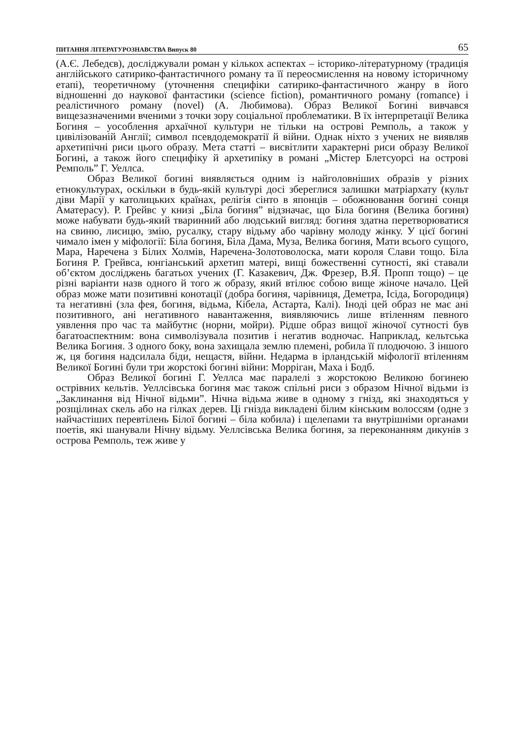ПИТАННЯ ЛІТЕРАТУРОЗНАВСТВА Випуск 80 65
(А.Є. Лебедєв), досліджували роман у кількох аспектах – історико-літературному (традиція англійського сатирико-фантастичного роману та її переосмислення на новому історичному етапі), теоретичному (уточнення специфіки сатирико-фантастичного жанру в його відношенні до наукової фантастики (science fiction), романтичного роману (romance) і реалістичного роману (novel) (А. Любимова). Образ Великої Богині вивчався вищезазначеними вченими з точки зору соціальної проблематики. В їх інтерпретації Велика Богиня – уособлення архаїчної культури не тільки на острові Ремполь, а також у цивілізованій Англії; символ псевдодемократії й війни. Однак ніхто з учених не виявляв архетипічні риси цього образу. Мета статті – висвітлити характерні риси образу Великої Богині, а також його специфіку й архетипіку в романі „Містер Блетсуорсі на острові Ремполь” Г. Уеллса.
Образ Великої богині виявляється одним із найголовніших образів у різних етнокультурах, оскільки в будь-якій культурі досі збереглися залишки матріархату (культ діви Марії у католицьких країнах, релігія сінто в японців – обожнювання богині сонця Аматерасу). Р. Грейвс у книзі „Біла богиня” відзначає, що Біла богиня (Велика богиня) може набувати будь-який тваринний або людський вигляд: богиня здатна перетворюватися на свиню, лисицю, змію, русалку, стару відьму або чарівну молоду жінку. У цієї богині чимало імен у міфології: Біла богиня, Біла Дама, Муза, Велика богиня, Мати всього сущого, Мара, Наречена з Білих Холмів, Наречена-Золотоволоска, мати короля Слави тощо. Біла Богиня Р. Грейвса, юнгіанський архетип матері, вищі божественні сутності, які ставали об’єктом досліджень багатьох учених (Г. Казакевич, Дж. Фрезер, В.Я. Пропп тощо) – це різні варіанти назв одного й того ж образу, який втілює собою вище жіноче начало. Цей образ може мати позитивні конотації (добра богиня, чарівниця, Деметра, Ісіда, Богородиця) та негативні (зла фея, богиня, відьма, Кібела, Астарта, Калі). Іноді цей образ не має ані позитивного, ані негативного навантаження, виявляючись лише втіленням певного уявлення про час та майбутнє (норни, мойри). Рідше образ вищої жіночої сутності був багатоаспектним: вона символізувала позитив і негатив водночас. Наприклад, кельтська Велика Богиня. З одного боку, вона захищала землю племені, робила її плодючою. З іншого ж, ця богиня надсилала біди, нещастя, війни. Недарма в ірландській міфології втіленням Великої Богині були три жорстокі богині війни: Морріган, Маха і Бодб.
Образ Великої богині Г. Уеллса має паралелі з жорстокою Великою богинею острівних кельтів. Уеллсівська богиня має також спільні риси з образом Нічної відьми із „Заклинання від Нічної відьми”. Нічна відьма живе в одному з гнізд, які знаходяться у розщілинах скель або на гілках дерев. Ці гнізда викладені білим кінським волоссям (одне з найчастіших перевтілень Білої богині – біла кобила) і щелепами та внутрішніми органами поетів, які шанували Нічну відьму. Уеллсівська Велика богиня, за переконанням дикунів з острова Ремполь, теж живе у